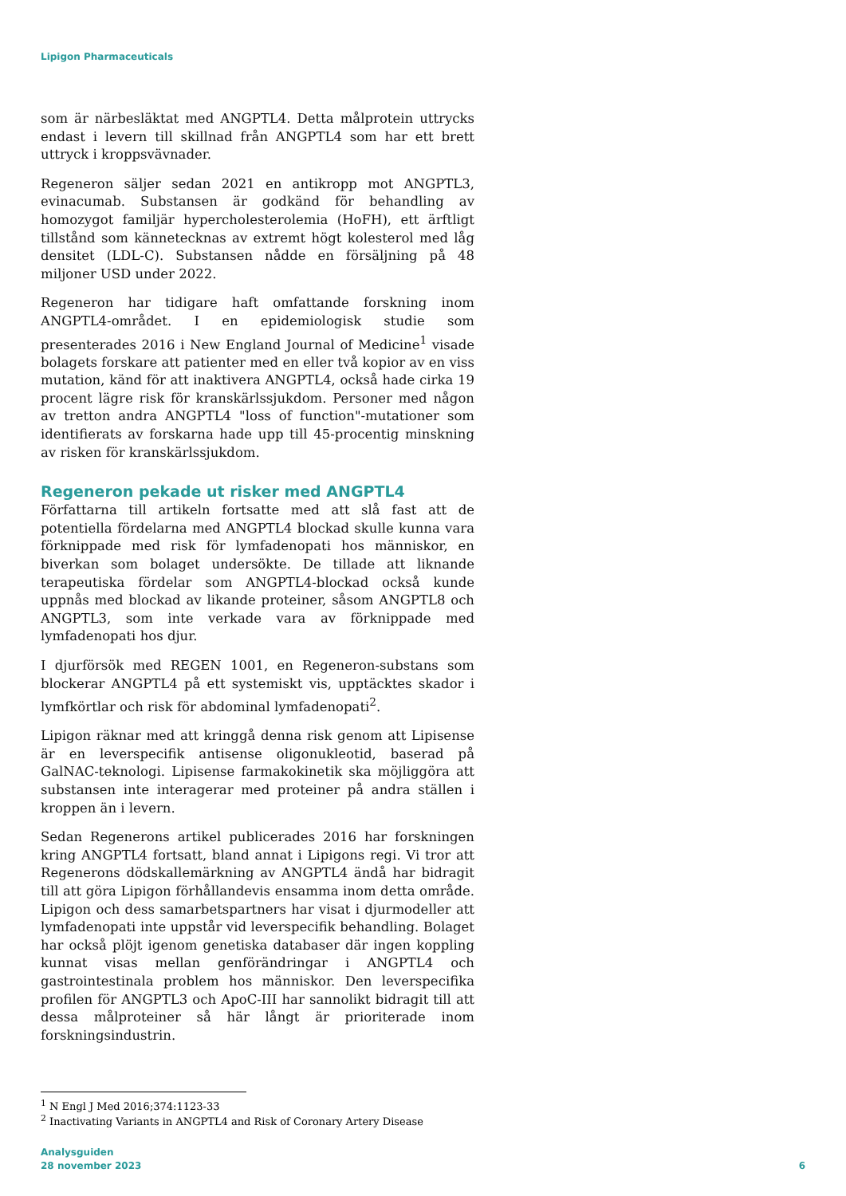Lipigon Pharmaceuticals
som är närbesläktat med ANGPTL4. Detta målprotein uttrycks endast i levern till skillnad från ANGPTL4 som har ett brett uttryck i kroppsvävnader.
Regeneron säljer sedan 2021 en antikropp mot ANGPTL3, evinacumab. Substansen är godkänd för behandling av homozygot familjär hypercholesterolemia (HoFH), ett ärftligt tillstånd som kännetecknas av extremt högt kolesterol med låg densitet (LDL-C). Substansen nådde en försäljning på 48 miljoner USD under 2022.
Regeneron har tidigare haft omfattande forskning inom ANGPTL4-området. I en epidemiologisk studie som presenterades 2016 i New England Journal of Medicine<sup>1</sup> visade bolagets forskare att patienter med en eller två kopior av en viss mutation, känd för att inaktivera ANGPTL4, också hade cirka 19 procent lägre risk för kranskärlssjukdom. Personer med någon av tretton andra ANGPTL4 "loss of function"-mutationer som identifierats av forskarna hade upp till 45-procentig minskning av risken för kranskärlssjukdom.
Regeneron pekade ut risker med ANGPTL4
Författarna till artikeln fortsatte med att slå fast att de potentiella fördelarna med ANGPTL4 blockad skulle kunna vara förknippade med risk för lymfadenopati hos människor, en biverkan som bolaget undersökte. De tillade att liknande terapeutiska fördelar som ANGPTL4-blockad också kunde uppnås med blockad av likande proteiner, såsom ANGPTL8 och ANGPTL3, som inte verkade vara av förknippade med lymfadenopati hos djur.
I djurförsök med REGEN 1001, en Regeneron-substans som blockerar ANGPTL4 på ett systemiskt vis, upptäcktes skador i lymfkörtlar och risk för abdominal lymfadenopati<sup>2</sup>.
Lipigon räknar med att kringgå denna risk genom att Lipisense är en leverspecifik antisense oligonukleotid, baserad på GalNAC-teknologi. Lipisense farmakokinetik ska möjliggöra att substansen inte interagerar med proteiner på andra ställen i kroppen än i levern.
Sedan Regenerons artikel publicerades 2016 har forskningen kring ANGPTL4 fortsatt, bland annat i Lipigons regi. Vi tror att Regenerons dödskallemärkning av ANGPTL4 ändå har bidragit till att göra Lipigon förhållandevis ensamma inom detta område. Lipigon och dess samarbetspartners har visat i djurmodeller att lymfadenopati inte uppstår vid leverspecifik behandling. Bolaget har också plöjt igenom genetiska databaser där ingen koppling kunnat visas mellan genförändringar i ANGPTL4 och gastrointestinala problem hos människor. Den leverspecifika profilen för ANGPTL3 och ApoC-III har sannolikt bidragit till att dessa målproteiner så här långt är prioriterade inom forskningsindustrin.
<sup>1</sup> N Engl J Med 2016;374:1123-33
<sup>2</sup> Inactivating Variants in ANGPTL4 and Risk of Coronary Artery Disease
Analysguiden
28 november 2023
6